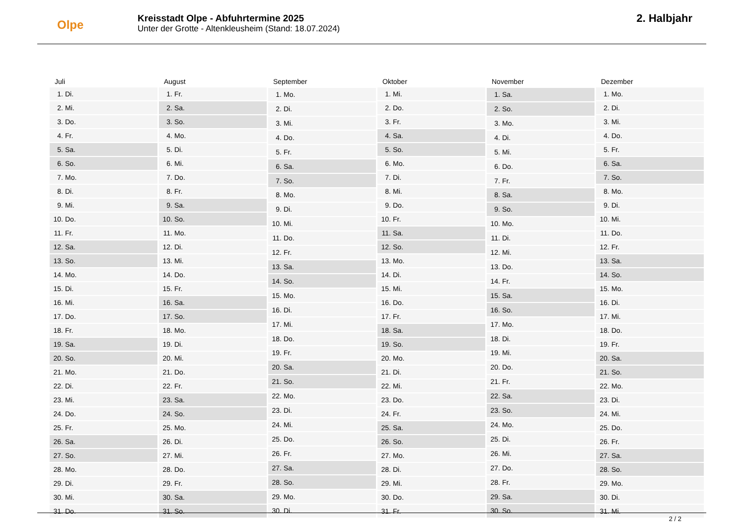Olpe
Kreisstadt Olpe - Abfuhrtermine 2025
Unter der Grotte - Altenkleusheim (Stand: 18.07.2024)
2. Halbjahr
| Juli | |
| --- | --- |
| 1. | Di. |
| 2. | Mi. |
| 3. | Do. |
| 4. | Fr. |
| 5. | Sa. |
| 6. | So. |
| 7. | Mo. |
| 8. | Di. |
| 9. | Mi. |
| 10. | Do. |
| 11. | Fr. |
| 12. | Sa. |
| 13. | So. |
| 14. | Mo. |
| 15. | Di. |
| 16. | Mi. |
| 17. | Do. |
| 18. | Fr. |
| 19. | Sa. |
| 20. | So. |
| 21. | Mo. |
| 22. | Di. |
| 23. | Mi. |
| 24. | Do. |
| 25. | Fr. |
| 26. | Sa. |
| 27. | So. |
| 28. | Mo. |
| 29. | Di. |
| 30. | Mi. |
| 31. | Do. |
| August | |
| --- | --- |
| 1. | Fr. |
| 2. | Sa. |
| 3. | So. |
| 4. | Mo. |
| 5. | Di. |
| 6. | Mi. |
| 7. | Do. |
| 8. | Fr. |
| 9. | Sa. |
| 10. | So. |
| 11. | Mo. |
| 12. | Di. |
| 13. | Mi. |
| 14. | Do. |
| 15. | Fr. |
| 16. | Sa. |
| 17. | So. |
| 18. | Mo. |
| 19. | Di. |
| 20. | Mi. |
| 21. | Do. |
| 22. | Fr. |
| 23. | Sa. |
| 24. | So. |
| 25. | Mo. |
| 26. | Di. |
| 27. | Mi. |
| 28. | Do. |
| 29. | Fr. |
| 30. | Sa. |
| 31. | So. |
| September | |
| --- | --- |
| 1. | Mo. |
| 2. | Di. |
| 3. | Mi. |
| 4. | Do. |
| 5. | Fr. |
| 6. | Sa. |
| 7. | So. |
| 8. | Mo. |
| 9. | Di. |
| 10. | Mi. |
| 11. | Do. |
| 12. | Fr. |
| 13. | Sa. |
| 14. | So. |
| 15. | Mo. |
| 16. | Di. |
| 17. | Mi. |
| 18. | Do. |
| 19. | Fr. |
| 20. | Sa. |
| 21. | So. |
| 22. | Mo. |
| 23. | Di. |
| 24. | Mi. |
| 25. | Do. |
| 26. | Fr. |
| 27. | Sa. |
| 28. | So. |
| 29. | Mo. |
| 30. | Di. |
| Oktober | |
| --- | --- |
| 1. | Mi. |
| 2. | Do. |
| 3. | Fr. |
| 4. | Sa. |
| 5. | So. |
| 6. | Mo. |
| 7. | Di. |
| 8. | Mi. |
| 9. | Do. |
| 10. | Fr. |
| 11. | Sa. |
| 12. | So. |
| 13. | Mo. |
| 14. | Di. |
| 15. | Mi. |
| 16. | Do. |
| 17. | Fr. |
| 18. | Sa. |
| 19. | So. |
| 20. | Mo. |
| 21. | Di. |
| 22. | Mi. |
| 23. | Do. |
| 24. | Fr. |
| 25. | Sa. |
| 26. | So. |
| 27. | Mo. |
| 28. | Di. |
| 29. | Mi. |
| 30. | Do. |
| 31. | Fr. |
| November | |
| --- | --- |
| 1. | Sa. |
| 2. | So. |
| 3. | Mo. |
| 4. | Di. |
| 5. | Mi. |
| 6. | Do. |
| 7. | Fr. |
| 8. | Sa. |
| 9. | So. |
| 10. | Mo. |
| 11. | Di. |
| 12. | Mi. |
| 13. | Do. |
| 14. | Fr. |
| 15. | Sa. |
| 16. | So. |
| 17. | Mo. |
| 18. | Di. |
| 19. | Mi. |
| 20. | Do. |
| 21. | Fr. |
| 22. | Sa. |
| 23. | So. |
| 24. | Mo. |
| 25. | Di. |
| 26. | Mi. |
| 27. | Do. |
| 28. | Fr. |
| 29. | Sa. |
| 30. | So. |
| Dezember | |
| --- | --- |
| 1. | Mo. |
| 2. | Di. |
| 3. | Mi. |
| 4. | Do. |
| 5. | Fr. |
| 6. | Sa. |
| 7. | So. |
| 8. | Mo. |
| 9. | Di. |
| 10. | Mi. |
| 11. | Do. |
| 12. | Fr. |
| 13. | Sa. |
| 14. | So. |
| 15. | Mo. |
| 16. | Di. |
| 17. | Mi. |
| 18. | Do. |
| 19. | Fr. |
| 20. | Sa. |
| 21. | So. |
| 22. | Mo. |
| 23. | Di. |
| 24. | Mi. |
| 25. | Do. |
| 26. | Fr. |
| 27. | Sa. |
| 28. | So. |
| 29. | Mo. |
| 30. | Di. |
| 31. | Mi. |
2 / 2